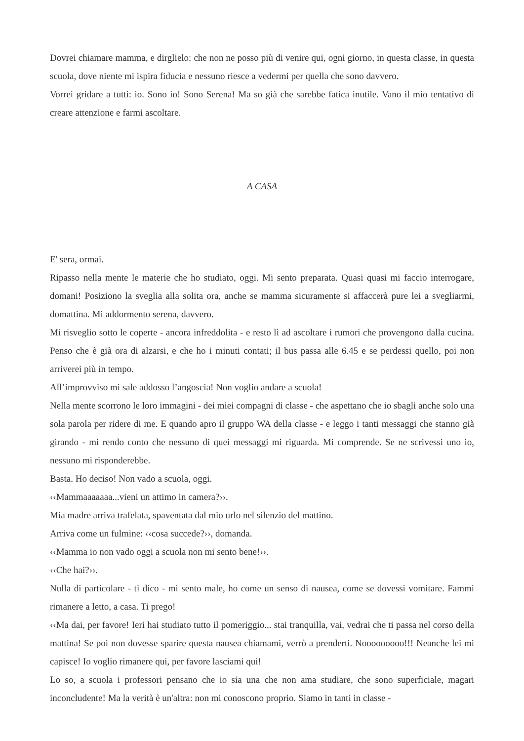Dovrei chiamare mamma, e dirglielo: che non ne posso più di venire qui, ogni giorno, in questa classe, in questa scuola, dove niente mi ispira fiducia e nessuno riesce a vedermi per quella che sono davvero.
Vorrei gridare a tutti: io. Sono io! Sono Serena! Ma so già che sarebbe fatica inutile. Vano il mio tentativo di creare attenzione e farmi ascoltare.
A CASA
E' sera, ormai.
Ripasso nella mente le materie che ho studiato, oggi. Mi sento preparata. Quasi quasi mi faccio interrogare, domani! Posiziono la sveglia alla solita ora, anche se mamma sicuramente si affaccerà pure lei a svegliarmi, domattina. Mi addormento serena, davvero.
Mi risveglio sotto le coperte - ancora infreddolita - e resto lì ad ascoltare i rumori che provengono dalla cucina. Penso che è già ora di alzarsi, e che ho i minuti contati; il bus passa alle 6.45 e se perdessi quello, poi non arriverei più in tempo.
All’improvviso mi sale addosso l’angoscia! Non voglio andare a scuola!
Nella mente scorrono le loro immagini - dei miei compagni di classe - che aspettano che io sbagli anche solo una sola parola per ridere di me. E quando apro il gruppo WA della classe - e leggo i tanti messaggi che stanno già girando - mi rendo conto che nessuno di quei messaggi mi riguarda. Mi comprende. Se ne scrivessi uno io, nessuno mi risponderebbe.
Basta. Ho deciso! Non vado a scuola, oggi.
‹‹Mammaaaaaaa...vieni un attimo in camera?››.
Mia madre arriva trafelata, spaventata dal mio urlo nel silenzio del mattino.
Arriva come un fulmine: ‹‹cosa succede?››, domanda.
‹‹Mamma io non vado oggi a scuola non mi sento bene!››.
‹‹Che hai?››.
Nulla di particolare - ti dico - mi sento male, ho come un senso di nausea, come se dovessi vomitare. Fammi rimanere a letto, a casa. Ti prego!
‹‹Ma dai, per favore! Ieri hai studiato tutto il pomeriggio... stai tranquilla, vai, vedrai che ti passa nel corso della mattina! Se poi non dovesse sparire questa nausea chiamami, verrò a prenderti. Nooooooooo!!! Neanche lei mi capisce! Io voglio rimanere qui, per favore lasciami qui!
Lo so, a scuola i professori pensano che io sia una che non ama studiare, che sono superficiale, magari inconcludente! Ma la verità è un'altra: non mi conoscono proprio. Siamo in tanti in classe -